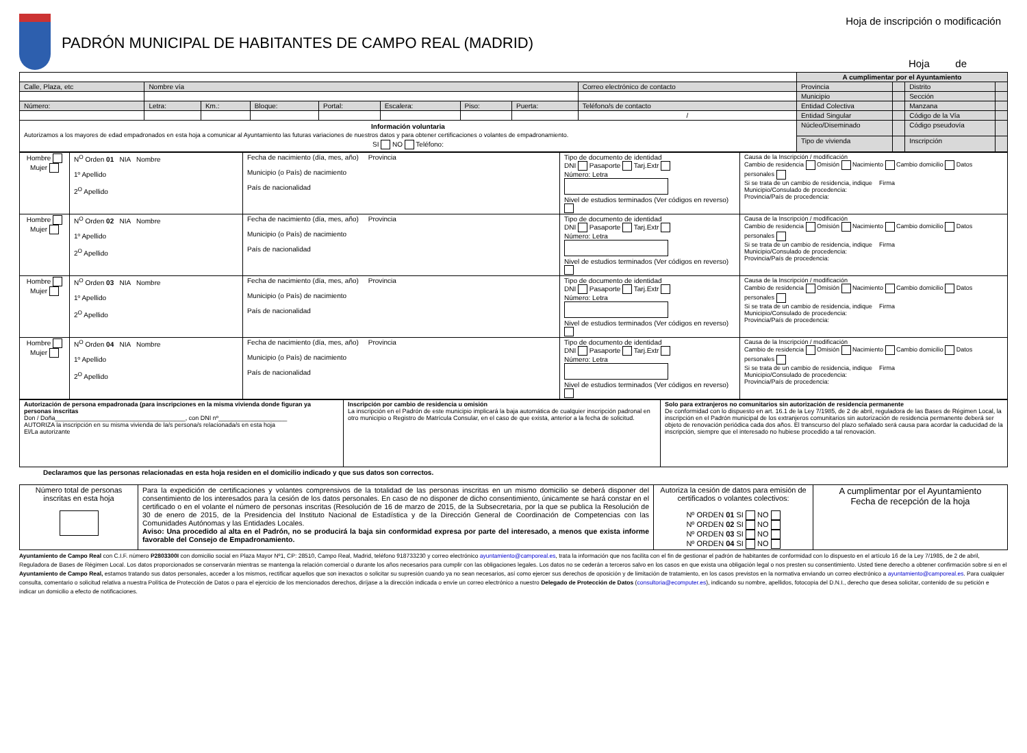PADRÓN MUNICIPAL DE HABITANTES DE CAMPO REAL (MADRID)
Hoja de inscripción o modificación
Hoja de
| | | | | | | | | | A cumplimentar por el Ayuntamiento | | | |
| Calle, Plaza, etc | Nombre vía | | | | | | | Correo electrónico de contacto | Provincia | | Distrito | |
| | | | | | | | | | Municipio | | Sección | |
| Número: | Letra: | Km.: | Bloque: | Portal: | Escalera: | Piso: | Puerta: | Teléfono/s de contacto | Entidad Colectiva | | Manzana | |
| | | | | | | | | / | Entidad Singular | | Código de la Vía | |
| Información voluntaria Autorizamos a los mayores de edad empadronados en esta hoja a comunicar al Ayuntamiento las futuras variaciones de nuestros datos y para obtener certificaciones o volantes de empadronamiento. SI NO Teléfono: | | | | | | | | | Núcleo/Diseminado | | Código pseudovía | |
| | | | | | | | | | Tipo de vivienda | | Inscripción | |
| Hombre Mujer | N<sup>O</sup> Orden 01 NIA Nombre 1º Apellido 2<sup>O</sup> Apellido | Fecha de nacimiento (día, mes, año) Provincia Municipio (o País) de nacimiento País de nacionalidad | Tipo de documento de identidad DNI Pasaporte Tarj.Extr Número: Letra Nivel de estudios terminados (Ver códigos en reverso) | Causa de la Inscripción / modificación Cambio de residencia Omisión Nacimiento Cambio domicilio Datos personales Si se trata de un cambio de residencia, indique Firma Municipio/Consulado de procedencia: Provincia/País de procedencia: |
| Hombre Mujer | N<sup>O</sup> Orden 02 NIA Nombre 1º Apellido 2<sup>O</sup> Apellido | Fecha de nacimiento (día, mes, año) Provincia Municipio (o País) de nacimiento País de nacionalidad | Tipo de documento de identidad DNI Pasaporte Tarj.Extr Número: Letra Nivel de estudios terminados (Ver códigos en reverso) | Causa de la Inscripción / modificación Cambio de residencia Omisión Nacimiento Cambio domicilio Datos personales Si se trata de un cambio de residencia, indique Firma Municipio/Consulado de procedencia: Provincia/País de procedencia: |
| Hombre Mujer | N<sup>O</sup> Orden 03 NIA Nombre 1º Apellido 2<sup>O</sup> Apellido | Fecha de nacimiento (día, mes, año) Provincia Municipio (o País) de nacimiento País de nacionalidad | Tipo de documento de identidad DNI Pasaporte Tarj.Extr Número: Letra Nivel de estudios terminados (Ver códigos en reverso) | Causa de la Inscripción / modificación Cambio de residencia Omisión Nacimiento Cambio domicilio Datos personales Si se trata de un cambio de residencia, indique Firma Municipio/Consulado de procedencia: Provincia/País de procedencia: |
| Hombre Mujer | N<sup>O</sup> Orden 04 NIA Nombre 1º Apellido 2<sup>O</sup> Apellido | Fecha de nacimiento (día, mes, año) Provincia Municipio (o País) de nacimiento País de nacionalidad | Tipo de documento de identidad DNI Pasaporte Tarj.Extr Número: Letra Nivel de estudios terminados (Ver códigos en reverso) | Causa de la Inscripción / modificación Cambio de residencia Omisión Nacimiento Cambio domicilio Datos personales Si se trata de un cambio de residencia, indique Firma Municipio/Consulado de procedencia: Provincia/País de procedencia: |
| Autorización de persona empadronada (para inscripciones en la misma vivienda donde figuran ya personas inscritas Don / Doña______________________________________, con DNI nº____________________ AUTORIZA la inscripción en su misma vivienda de la/s persona/s relacionada/s en esta hoja El/La autorizante | Inscripción por cambio de residencia u omisión La inscripción en el Padrón de este municipio implicará la baja automática de cualquier inscripción padronal en otro municipio o Registro de Matrícula Consular, en el caso de que exista, anterior a la fecha de solicitud. | Solo para extranjeros no comunitarios sin autorización de residencia permanente De conformidad con lo dispuesto en art. 16.1 de la Ley 7/1985, de 2 de abril, reguladora de las Bases de Régimen Local, la inscripción en el Padrón municipal de los extranjeros comunitarios sin autorización de residencia permanente deberá ser objeto de renovación periódica cada dos años. El transcurso del plazo señalado será causa para acordar la caducidad de la inscripción, siempre que el interesado no hubiese procedido a tal renovación. |
Declaramos que las personas relacionadas en esta hoja residen en el domicilio indicado y que sus datos son correctos.
| Número total de personas inscritas en esta hoja | Para la expedición de certificaciones y volantes comprensivos de la totalidad de las personas inscritas en un mismo domicilio se deberá disponer del consentimiento de los interesados para la cesión de los datos personales. En caso de no disponer de dicho consentimiento, únicamente se hará constar en el certificado o en el volante el número de personas inscritas (Resolución de 16 de marzo de 2015, de la Subsecretaria, por la que se publica la Resolución de 30 de enero de 2015, de la Presidencia del Instituto Nacional de Estadística y de la Dirección General de Coordinación de Competencias con las Comunidades Autónomas y las Entidades Locales. Aviso: Una procedido al alta en el Padrón, no se producirá la baja sin conformidad expresa por parte del interesado, a menos que exista informe favorable del Consejo de Empadronamiento. | Autoriza la cesión de datos para emisión de certificados o volantes colectivos: Nº ORDEN 01 SI NO Nº ORDEN 02 SI NO Nº ORDEN 03 SI NO Nº ORDEN 04 SI NO | A cumplimentar por el Ayuntamiento Fecha de recepción de la hoja |
Ayuntamiento de Campo Real con C.I.F. número P2803300I con domicilio social en Plaza Mayor Nº1, CP: 28510, Campo Real, Madrid, teléfono 918733230 y correo electrónico ayuntamiento@camporeal.es, trata la información que nos facilita con el fin de gestionar el padrón de habitantes de conformidad con lo dispuesto en el artículo 16 de la Ley 7/1985, de 2 de abril, Reguladora de Bases de Régimen Local. Los datos proporcionados se conservarán mientras se mantenga la relación comercial o durante los años necesarios para cumplir con las obligaciones legales. Los datos no se cederán a terceros salvo en los casos en que exista una obligación legal o nos presten su consentimiento. Usted tiene derecho a obtener confirmación sobre si en el Ayuntamiento de Campo Real, estamos tratando sus datos personales, acceder a los mismos, rectificar aquellos que son inexactos o solicitar su supresión cuando ya no sean necesarios, así como ejercer sus derechos de oposición y de limitación de tratamiento, en los casos previstos en la normativa enviando un correo electrónico a ayuntamiento@camporeal.es. Para cualquier consulta, comentario o solicitud relativa a nuestra Política de Protección de Datos o para el ejercicio de los mencionados derechos, diríjase a la dirección indicada o envíe un correo electrónico a nuestro Delegado de Protección de Datos (consultoria@ecomputer.es), indicando su nombre, apellidos, fotocopia del D.N.I., derecho que desea solicitar, contenido de su petición e indicar un domicilio a efecto de notificaciones.